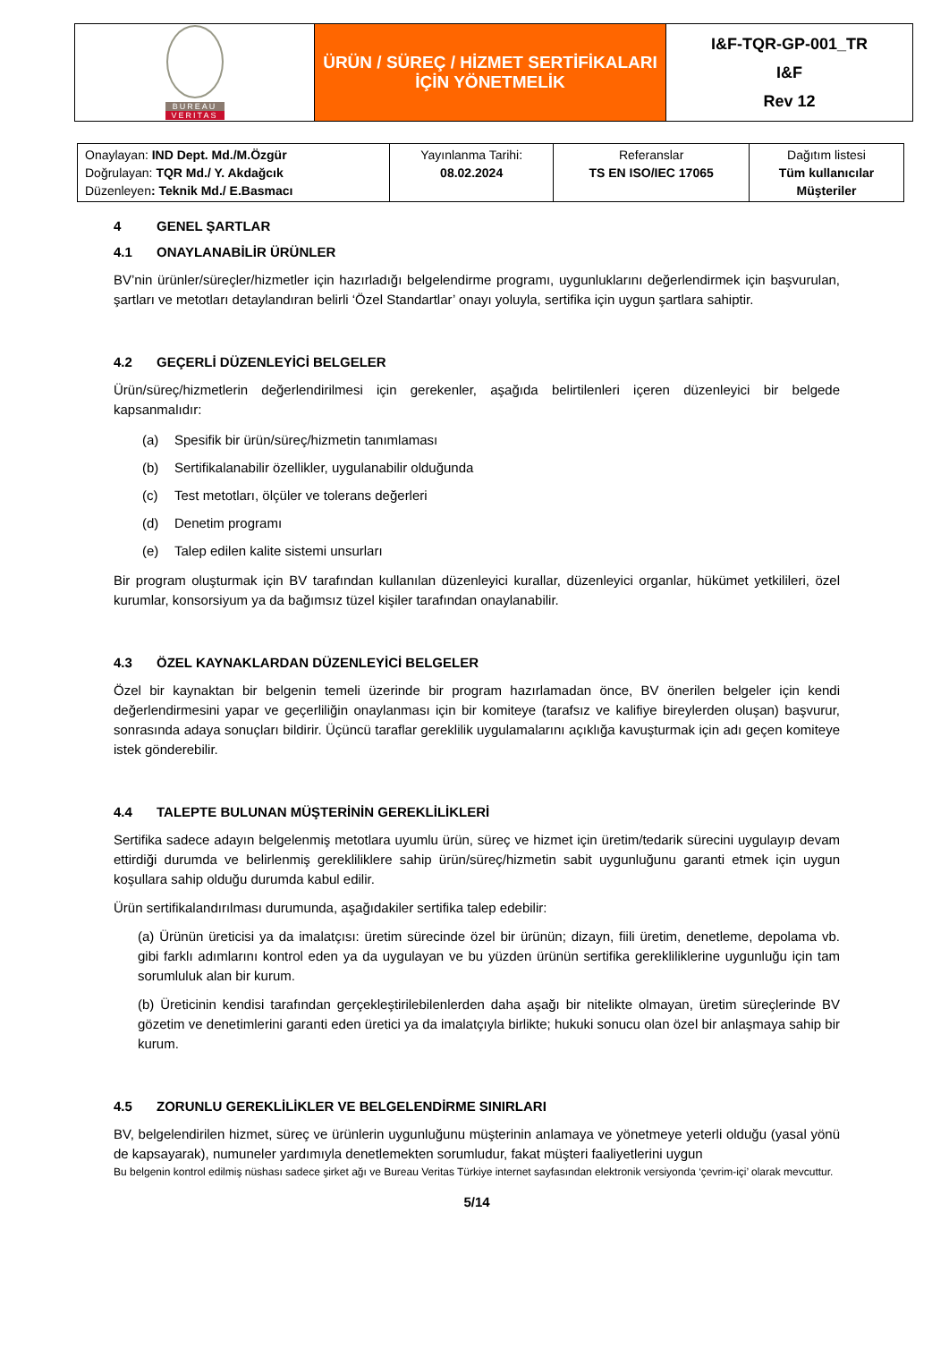| BUREAU VERITAS | ÜRÜN / SÜREÇ / HİZMET SERTİFİKALARI İÇİN YÖNETMELİK | I&F-TQR-GP-001_TR I&F Rev 12 |
| Onaylayan: IND Dept. Md./M.Özgür Doğrulayan: TQR Md./ Y. Akdağcık Düzenleyen : Teknik Md./ E.Basmacı | Yayınlanma Tarihi: 08.02.2024 | Referanslar TS EN ISO/IEC 17065 | Dağıtım listesi Tüm kullanıcılar Müşteriler |
4 GENEL ŞARTLAR
4.1 ONAYLANABİLİR ÜRÜNLER
BV’nin ürünler/süreçler/hizmetler için hazırladığı belgelendirme programı, uygunluklarını değerlendirmek için başvurulan, şartları ve metotları detaylandıran belirli ‘Özel Standartlar’ onayı yoluyla, sertifika için uygun şartlara sahiptir.
4.2 GEÇERLİ DÜZENLEYİCİ BELGELER
Ürün/süreç/hizmetlerin değerlendirilmesi için gerekenler, aşağıda belirtilenleri içeren düzenleyici bir belgede kapsanmalıdır:
(a) Spesifik bir ürün/süreç/hizmetin tanımlaması
(b) Sertifikalanabilir özellikler, uygulanabilir olduğunda
(c) Test metotları, ölçüler ve tolerans değerleri
(d) Denetim programı
(e) Talep edilen kalite sistemi unsurları
Bir program oluşturmak için BV tarafından kullanılan düzenleyici kurallar, düzenleyici organlar, hükümet yetkilileri, özel kurumlar, konsorsiyum ya da bağımsız tüzel kişiler tarafından onaylanabilir.
4.3 ÖZEL KAYNAKLARDAN DÜZENLEYİCİ BELGELER
Özel bir kaynaktan bir belgenin temeli üzerinde bir program hazırlamadan önce, BV önerilen belgeler için kendi değerlendirmesini yapar ve geçerliliğin onaylanması için bir komiteye (tarafsız ve kalifiye bireylerden oluşan) başvurur, sonrasında adaya sonuçları bildirir. Üçüncü taraflar gereklilik uygulamalarını açıklığa kavuşturmak için adı geçen komiteye istek gönderebilir.
4.4 TALEPTE BULUNAN MÜŞTERİNİN GEREKLİLİKLERİ
Sertifika sadece adayın belgelenmiş metotlara uyumlu ürün, süreç ve hizmet için üretim/tedarik sürecini uygulayıp devam ettirdiği durumda ve belirlenmiş gerekliliklere sahip ürün/süreç/hizmetin sabit uygunluğunu garanti etmek için uygun koşullara sahip olduğu durumda kabul edilir.
Ürün sertifikalandırılması durumunda, aşağıdakiler sertifika talep edebilir:
(a) Ürünün üreticisi ya da imalatçısı: üretim sürecinde özel bir ürünün; dizayn, fiili üretim, denetleme, depolama vb. gibi farklı adımlarını kontrol eden ya da uygulayan ve bu yüzden ürünün sertifika gerekliliklerine uygunluğu için tam sorumluluk alan bir kurum.
(b) Üreticinin kendisi tarafından gerçekleştirilebilenlerden daha aşağı bir nitelikte olmayan, üretim süreçlerinde BV gözetim ve denetimlerini garanti eden üretici ya da imalatçıyla birlikte; hukuki sonucu olan özel bir anlaşmaya sahip bir kurum.
4.5 ZORUNLU GEREKLİLİKLER VE BELGELENDİRME SINIRLARI
BV, belgelendirilen hizmet, süreç ve ürünlerin uygunluğunu müşterinin anlamaya ve yönetmeye yeterli olduğu (yasal yönü de kapsayarak), numuneler yardımıyla denetlemekten sorumludur, fakat müşteri faaliyetlerini uygun
Bu belgenin kontrol edilmiş nüshası sadece şirket ağı ve Bureau Veritas Türkiye internet sayfasından elektronik versiyonda ‘çevrim-içi’ olarak mevcuttur.
5/14